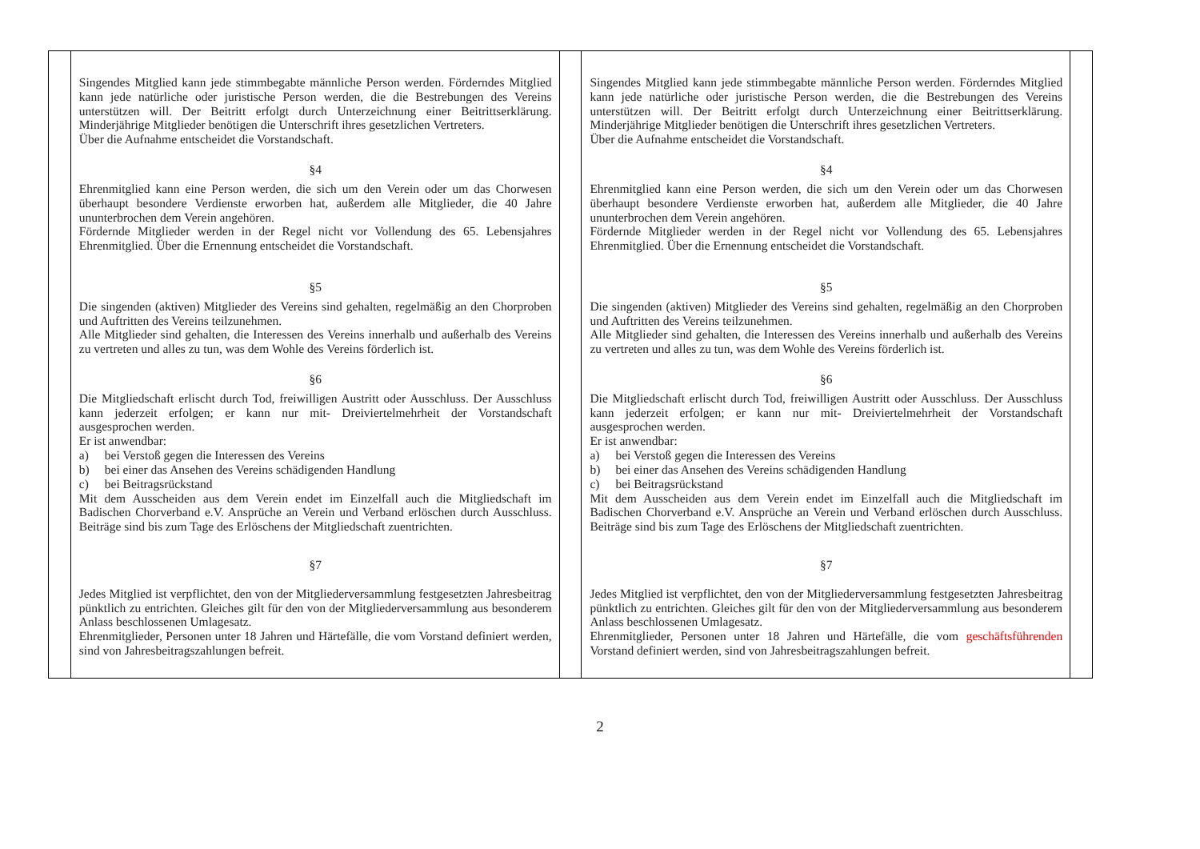| | Singendes Mitglied kann jede stimmbegabte männliche Person werden. Förderndes Mitglied kann jede natürliche oder juristische Person werden, die die Bestrebungen des Vereins unterstützen will. Der Beitritt erfolgt durch Unterzeichnung einer Beitrittserklärung. Minderjährige Mitglieder benötigen die Unterschrift ihres gesetzlichen Vertreters. Über die Aufnahme entscheidet die Vorstandschaft. §4 Ehrenmitglied kann eine Person werden, die sich um den Verein oder um das Chorwesen überhaupt besondere Verdienste erworben hat, außerdem alle Mitglieder, die 40 Jahre ununterbrochen dem Verein angehören. Fördernde Mitglieder werden in der Regel nicht vor Vollendung des 65. Lebensjahres Ehrenmitglied. Über die Ernennung entscheidet die Vorstandschaft. §5 Die singenden (aktiven) Mitglieder des Vereins sind gehalten, regelmäßig an den Chorproben und Auftritten des Vereins teilzunehmen. Alle Mitglieder sind gehalten, die Interessen des Vereins innerhalb und außerhalb des Vereins zu vertreten und alles zu tun, was dem Wohle des Vereins förderlich ist. §6 Die Mitgliedschaft erlischt durch Tod, freiwilligen Austritt oder Ausschluss. Der Ausschluss kann jederzeit erfolgen; er kann nur mit- Dreiviertelmehrheit der Vorstandschaft ausgesprochen werden. Er ist anwendbar: a) bei Verstoß gegen die Interessen des Vereins b) bei einer das Ansehen des Vereins schädigenden Handlung c) bei Beitragsrückstand Mit dem Ausscheiden aus dem Verein endet im Einzelfall auch die Mitgliedschaft im Badischen Chorverband e.V. Ansprüche an Verein und Verband erlöschen durch Ausschluss. Beiträge sind bis zum Tage des Erlöschens der Mitgliedschaft zuentrichten. §7 Jedes Mitglied ist verpflichtet, den von der Mitgliederversammlung festgesetzten Jahresbeitrag pünktlich zu entrichten. Gleiches gilt für den von der Mitgliederversammlung aus besonderem Anlass beschlossenen Umlagesatz. Ehrenmitglieder, Personen unter 18 Jahren und Härtefälle, die vom Vorstand definiert werden, sind von Jahresbeitragszahlungen befreit. | | Singendes Mitglied kann jede stimmbegabte männliche Person werden. Förderndes Mitglied kann jede natürliche oder juristische Person werden, die die Bestrebungen des Vereins unterstützen will. Der Beitritt erfolgt durch Unterzeichnung einer Beitrittserklärung. Minderjährige Mitglieder benötigen die Unterschrift ihres gesetzlichen Vertreters. Über die Aufnahme entscheidet die Vorstandschaft. §4 Ehrenmitglied kann eine Person werden, die sich um den Verein oder um das Chorwesen überhaupt besondere Verdienste erworben hat, außerdem alle Mitglieder, die 40 Jahre ununterbrochen dem Verein angehören. Fördernde Mitglieder werden in der Regel nicht vor Vollendung des 65. Lebensjahres Ehrenmitglied. Über die Ernennung entscheidet die Vorstandschaft. §5 Die singenden (aktiven) Mitglieder des Vereins sind gehalten, regelmäßig an den Chorproben und Auftritten des Vereins teilzunehmen. Alle Mitglieder sind gehalten, die Interessen des Vereins innerhalb und außerhalb des Vereins zu vertreten und alles zu tun, was dem Wohle des Vereins förderlich ist. §6 Die Mitgliedschaft erlischt durch Tod, freiwilligen Austritt oder Ausschluss. Der Ausschluss kann jederzeit erfolgen; er kann nur mit- Dreiviertelmehrheit der Vorstandschaft ausgesprochen werden. Er ist anwendbar: a) bei Verstoß gegen die Interessen des Vereins b) bei einer das Ansehen des Vereins schädigenden Handlung c) bei Beitragsrückstand Mit dem Ausscheiden aus dem Verein endet im Einzelfall auch die Mitgliedschaft im Badischen Chorverband e.V. Ansprüche an Verein und Verband erlöschen durch Ausschluss. Beiträge sind bis zum Tage des Erlöschens der Mitgliedschaft zuentrichten. §7 Jedes Mitglied ist verpflichtet, den von der Mitgliederversammlung festgesetzten Jahresbeitrag pünktlich zu entrichten. Gleiches gilt für den von der Mitgliederversammlung aus besonderem Anlass beschlossenen Umlagesatz. Ehrenmitglieder, Personen unter 18 Jahren und Härtefälle, die vom geschäftsführenden Vorstand definiert werden, sind von Jahresbeitragszahlungen befreit. | |
2